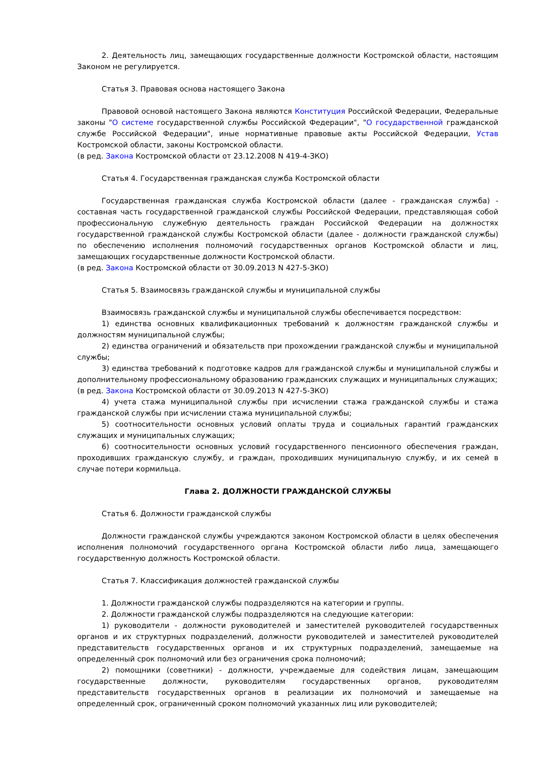2. Деятельность лиц, замещающих государственные должности Костромской области, настоящим Законом не регулируется.
Статья 3. Правовая основа настоящего Закона
Правовой основой настоящего Закона являются Конституция Российской Федерации, Федеральные законы "О системе государственной службы Российской Федерации", "О государственной гражданской службе Российской Федерации", иные нормативные правовые акты Российской Федерации, Устав Костромской области, законы Костромской области.
(в ред. Закона Костромской области от 23.12.2008 N 419-4-ЗКО)
Статья 4. Государственная гражданская служба Костромской области
Государственная гражданская служба Костромской области (далее - гражданская служба) - составная часть государственной гражданской службы Российской Федерации, представляющая собой профессиональную служебную деятельность граждан Российской Федерации на должностях государственной гражданской службы Костромской области (далее - должности гражданской службы) по обеспечению исполнения полномочий государственных органов Костромской области и лиц, замещающих государственные должности Костромской области.
(в ред. Закона Костромской области от 30.09.2013 N 427-5-ЗКО)
Статья 5. Взаимосвязь гражданской службы и муниципальной службы
Взаимосвязь гражданской службы и муниципальной службы обеспечивается посредством:
1) единства основных квалификационных требований к должностям гражданской службы и должностям муниципальной службы;
2) единства ограничений и обязательств при прохождении гражданской службы и муниципальной службы;
3) единства требований к подготовке кадров для гражданской службы и муниципальной службы и дополнительному профессиональному образованию гражданских служащих и муниципальных служащих;
(в ред. Закона Костромской области от 30.09.2013 N 427-5-ЗКО)
4) учета стажа муниципальной службы при исчислении стажа гражданской службы и стажа гражданской службы при исчислении стажа муниципальной службы;
5) соотносительности основных условий оплаты труда и социальных гарантий гражданских служащих и муниципальных служащих;
6) соотносительности основных условий государственного пенсионного обеспечения граждан, проходивших гражданскую службу, и граждан, проходивших муниципальную службу, и их семей в случае потери кормильца.
Глава 2. ДОЛЖНОСТИ ГРАЖДАНСКОЙ СЛУЖБЫ
Статья 6. Должности гражданской службы
Должности гражданской службы учреждаются законом Костромской области в целях обеспечения исполнения полномочий государственного органа Костромской области либо лица, замещающего государственную должность Костромской области.
Статья 7. Классификация должностей гражданской службы
1. Должности гражданской службы подразделяются на категории и группы.
2. Должности гражданской службы подразделяются на следующие категории:
1) руководители - должности руководителей и заместителей руководителей государственных органов и их структурных подразделений, должности руководителей и заместителей руководителей представительств государственных органов и их структурных подразделений, замещаемые на определенный срок полномочий или без ограничения срока полномочий;
2) помощники (советники) - должности, учреждаемые для содействия лицам, замещающим государственные должности, руководителям государственных органов, руководителям представительств государственных органов в реализации их полномочий и замещаемые на определенный срок, ограниченный сроком полномочий указанных лиц или руководителей;